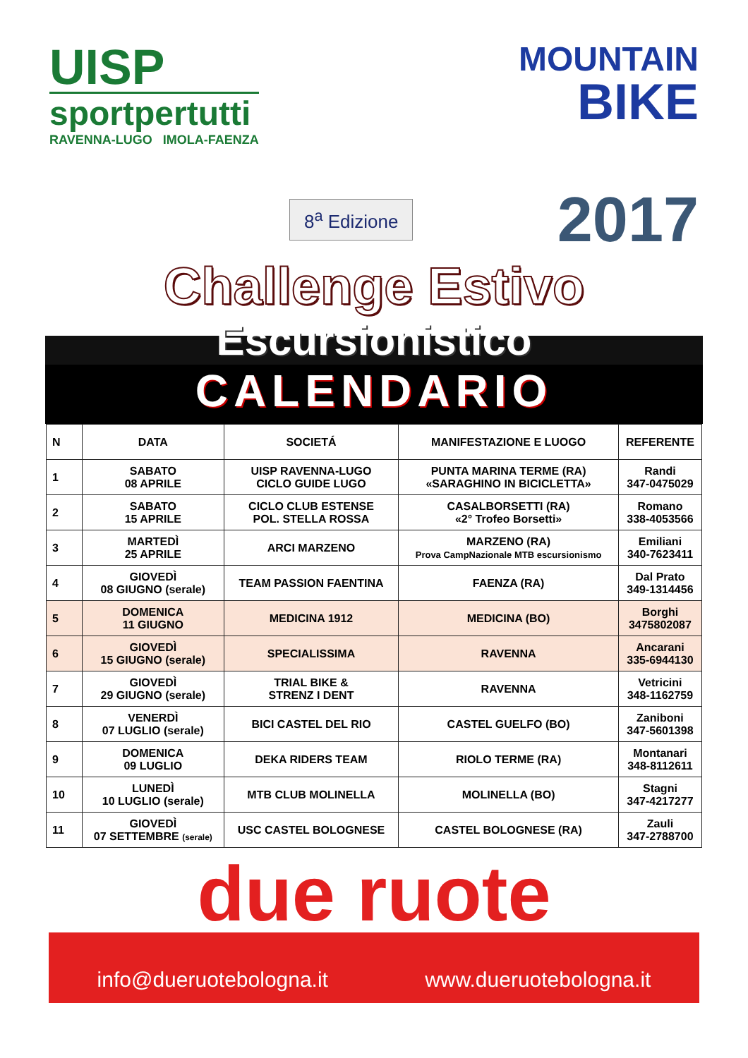UISP
sportpertutti
RAVENNA-LUGO IMOLA-FAENZA
MOUNTAIN
BIKE
8<sup>a</sup> Edizione
2017
Challenge Estivo
Escursionistico
CALENDARIO
| N | DATA | SOCIETÁ | MANIFESTAZIONE E LUOGO | REFERENTE |
| --- | --- | --- | --- | --- |
| 1 | SABATO 08 APRILE | UISP RAVENNA-LUGO CICLO GUIDE LUGO | PUNTA MARINA TERME (RA) «SARAGHINO IN BICICLETTA» | Randi 347-0475029 |
| 2 | SABATO 15 APRILE | CICLO CLUB ESTENSE POL. STELLA ROSSA | CASALBORSETTI (RA) «2° Trofeo Borsetti» | Romano 338-4053566 |
| 3 | MARTEDÌ 25 APRILE | ARCI MARZENO | MARZENO (RA) Prova CampNazionale MTB escursionismo | Emiliani 340-7623411 |
| 4 | GIOVEDÌ 08 GIUGNO (serale) | TEAM PASSION FAENTINA | FAENZA (RA) | Dal Prato 349-1314456 |
| 5 | DOMENICA 11 GIUGNO | MEDICINA 1912 | MEDICINA (BO) | Borghi 3475802087 |
| 6 | GIOVEDÌ 15 GIUGNO (serale) | SPECIALISSIMA | RAVENNA | Ancarani 335-6944130 |
| 7 | GIOVEDÌ 29 GIUGNO (serale) | TRIAL BIKE & STRENZ I DENT | RAVENNA | Vetricini 348-1162759 |
| 8 | VENERDÌ 07 LUGLIO (serale) | BICI CASTEL DEL RIO | CASTEL GUELFO (BO) | Zaniboni 347-5601398 |
| 9 | DOMENICA 09 LUGLIO | DEKA RIDERS TEAM | RIOLO TERME (RA) | Montanari 348-8112611 |
| 10 | LUNEDÌ 10 LUGLIO (serale) | MTB CLUB MOLINELLA | MOLINELLA (BO) | Stagni 347-4217277 |
| 11 | GIOVEDÌ 07 SETTEMBRE (serale) | USC CASTEL BOLOGNESE | CASTEL BOLOGNESE (RA) | Zauli 347-2788700 |
due ruote
info@dueruotebologna.it www.dueruotebologna.it